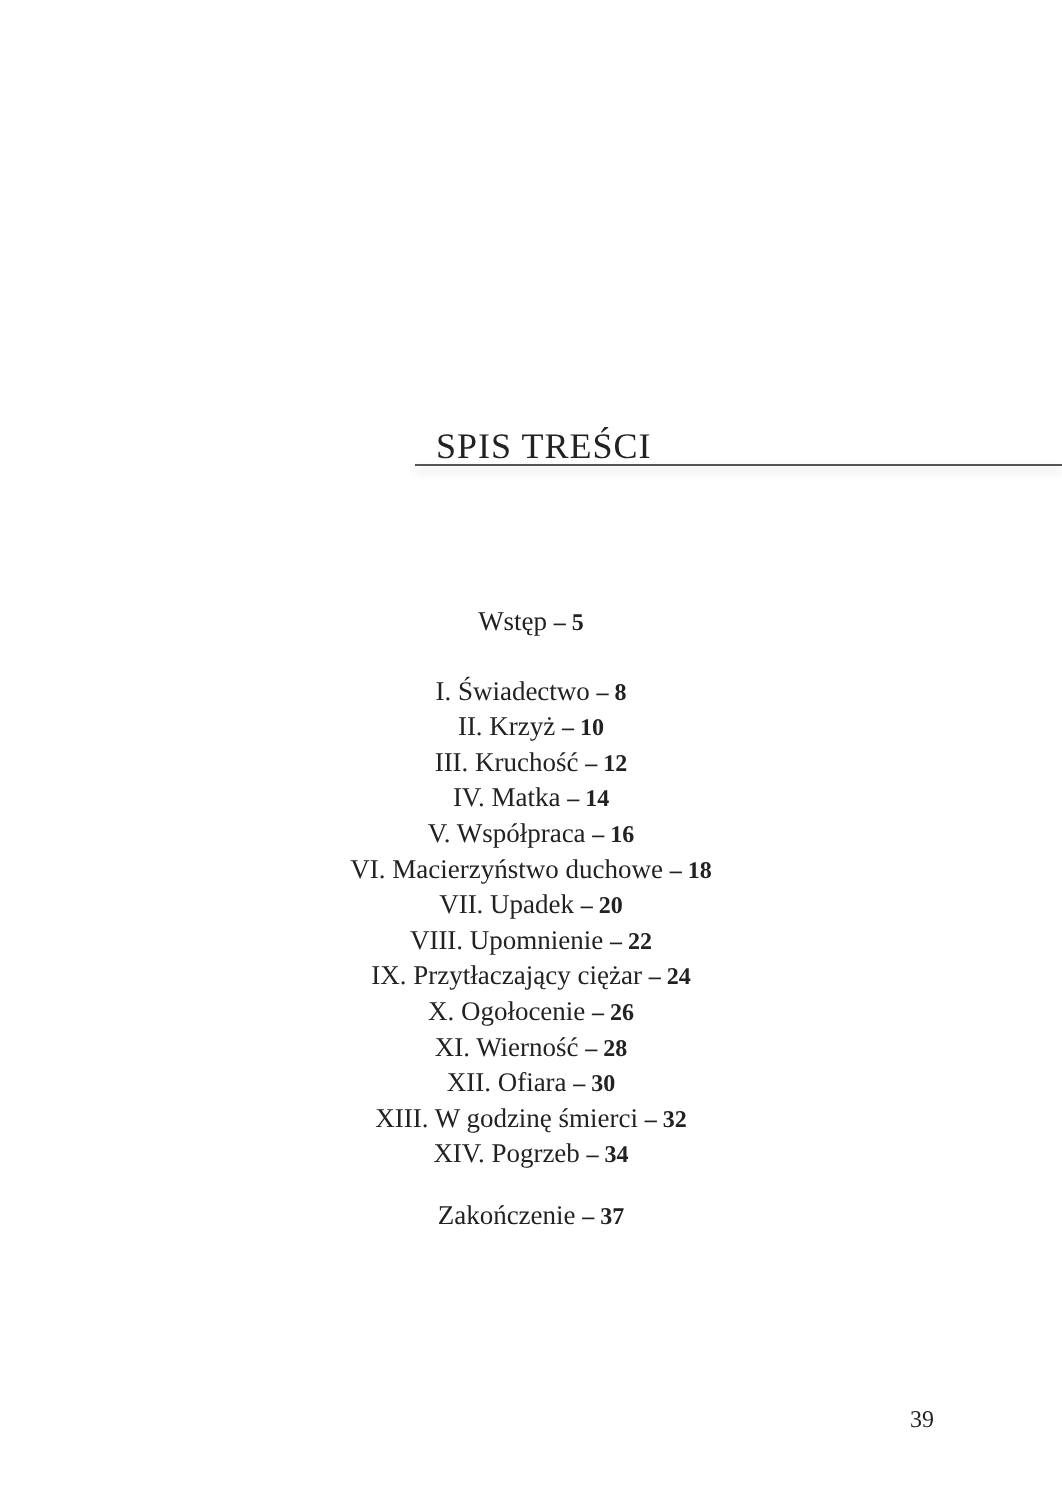SPIS TREŚCI
Wstęp – 5
I. Świadectwo – 8
II. Krzyż – 10
III. Kruchość – 12
IV. Matka – 14
V. Współpraca – 16
VI. Macierzyństwo duchowe – 18
VII. Upadek – 20
VIII. Upomnienie – 22
IX. Przytłaczający ciężar – 24
X. Ogołocenie – 26
XI. Wierność – 28
XII. Ofiara – 30
XIII. W godzinę śmierci – 32
XIV. Pogrzeb – 34
Zakończenie – 37
39